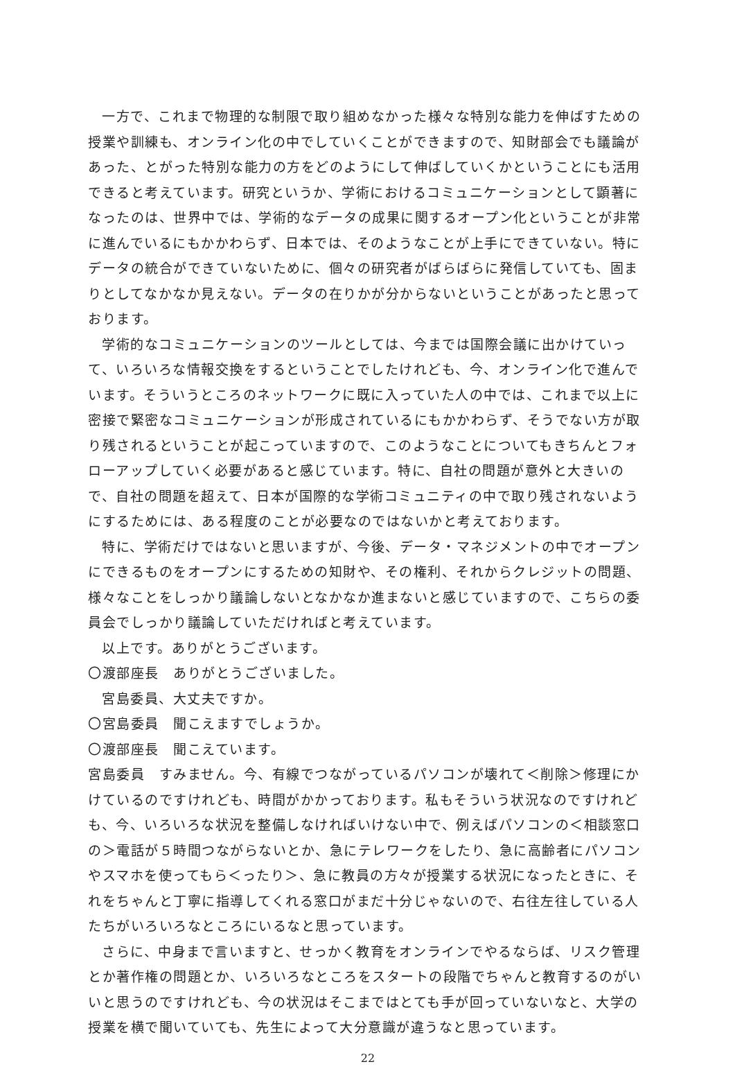一方で、これまで物理的な制限で取り組めなかった様々な特別な能力を伸ばすための授業や訓練も、オンライン化の中でしていくことができますので、知財部会でも議論があった、とがった特別な能力の方をどのようにして伸ばしていくかということにも活用できると考えています。研究というか、学術におけるコミュニケーションとして顕著になったのは、世界中では、学術的なデータの成果に関するオープン化ということが非常に進んでいるにもかかわらず、日本では、そのようなことが上手にできていない。特にデータの統合ができていないために、個々の研究者がばらばらに発信していても、固まりとしてなかなか見えない。データの在りかが分からないということがあったと思っております。
学術的なコミュニケーションのツールとしては、今までは国際会議に出かけていって、いろいろな情報交換をするということでしたけれども、今、オンライン化で進んでいます。そういうところのネットワークに既に入っていた人の中では、これまで以上に密接で緊密なコミュニケーションが形成されているにもかかわらず、そうでない方が取り残されるということが起こっていますので、このようなことについてもきちんとフォローアップしていく必要があると感じています。特に、自社の問題が意外と大きいので、自社の問題を超えて、日本が国際的な学術コミュニティの中で取り残されないようにするためには、ある程度のことが必要なのではないかと考えております。
特に、学術だけではないと思いますが、今後、データ・マネジメントの中でオープンにできるものをオープンにするための知財や、その権利、それからクレジットの問題、様々なことをしっかり議論しないとなかなか進まないと感じていますので、こちらの委員会でしっかり議論していただければと考えています。
以上です。ありがとうございます。
〇渡部座長　ありがとうございました。
宮島委員、大丈夫ですか。
〇宮島委員　聞こえますでしょうか。
〇渡部座長　聞こえています。
宮島委員　すみません。今、有線でつながっているパソコンが壊れて＜削除＞修理にかけているのですけれども、時間がかかっております。私もそういう状況なのですけれども、今、いろいろな状況を整備しなければいけない中で、例えばパソコンの＜相談窓口の＞電話が５時間つながらないとか、急にテレワークをしたり、急に高齢者にパソコンやスマホを使ってもら＜ったり＞、急に教員の方々が授業する状況になったときに、それをちゃんと丁寧に指導してくれる窓口がまだ十分じゃないので、右往左往している人たちがいろいろなところにいるなと思っています。
さらに、中身まで言いますと、せっかく教育をオンラインでやるならば、リスク管理とか著作権の問題とか、いろいろなところをスタートの段階でちゃんと教育するのがいいと思うのですけれども、今の状況はそこまではとても手が回っていないなと、大学の授業を横で聞いていても、先生によって大分意識が違うなと思っています。
22